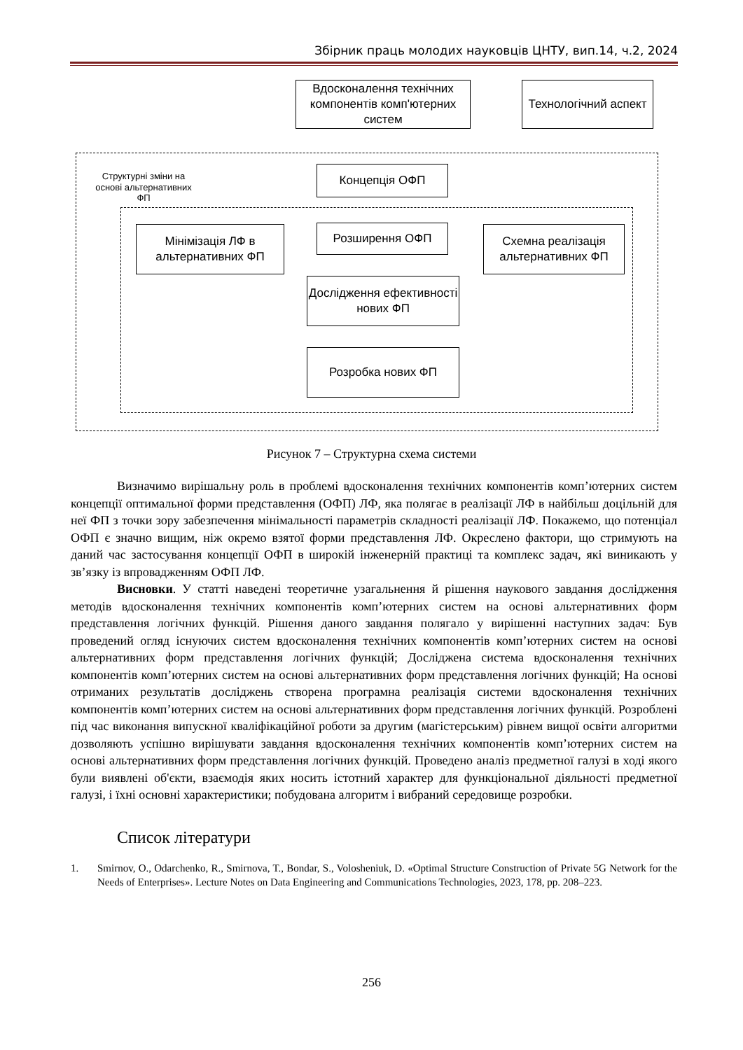Збірник праць молодих науковців ЦНТУ, вип.14, ч.2, 2024
Вдосконалення технічних компонентів комп'ютерних систем
Технологічний аспект
Структурні зміни на основі альтернативних ФП
Концепція ОФП
Мінімізація ЛФ в альтернативних ФП
Розширення ОФП
Схемна реалізація альтернативних ФП
Дослідження ефективності нових ФП
Розробка нових ФП
Рисунок 7 – Структурна схема системи
Визначимо вирішальну роль в проблемі вдосконалення технічних компонентів комп’ютерних систем концепції оптимальної форми представлення (ОФП) ЛФ, яка полягає в реалізації ЛФ в найбільш доцільній для неї ФП з точки зору забезпечення мінімальності параметрів складності реалізації ЛФ. Покажемо, що потенціал ОФП є значно вищим, ніж окремо взятої форми представлення ЛФ. Окреслено фактори, що стримують на даний час застосування концепції ОФП в широкій інженерній практиці та комплекс задач, які виникають у зв’язку із впровадженням ОФП ЛФ.
Висновки. У статті наведені теоретичне узагальнення й рішення наукового завдання дослідження методів вдосконалення технічних компонентів комп’ютерних систем на основі альтернативних форм представлення логічних функцій. Рішення даного завдання полягало у вирішенні наступних задач: Був проведений огляд існуючих систем вдосконалення технічних компонентів комп’ютерних систем на основі альтернативних форм представлення логічних функцій; Досліджена система вдосконалення технічних компонентів комп’ютерних систем на основі альтернативних форм представлення логічних функцій; На основі отриманих результатів досліджень створена програмна реалізація системи вдосконалення технічних компонентів комп’ютерних систем на основі альтернативних форм представлення логічних функцій. Розроблені під час виконання випускної кваліфікаційної роботи за другим (магістерським) рівнем вищої освіти алгоритми дозволяють успішно вирішувати завдання вдосконалення технічних компонентів комп’ютерних систем на основі альтернативних форм представлення логічних функцій. Проведено аналіз предметної галузі в ході якого були виявлені об'єкти, взаємодія яких носить істотний характер для функціональної діяльності предметної галузі, і їхні основні характеристики; побудована алгоритм і вибраний середовище розробки.
Список літератури
1. Smirnov, O., Odarchenko, R., Smirnova, T., Bondar, S., Volosheniuk, D. «Optimal Structure Construction of Private 5G Network for the Needs of Enterprises». Lecture Notes on Data Engineering and Communications Technologies, 2023, 178, pp. 208–223.
256